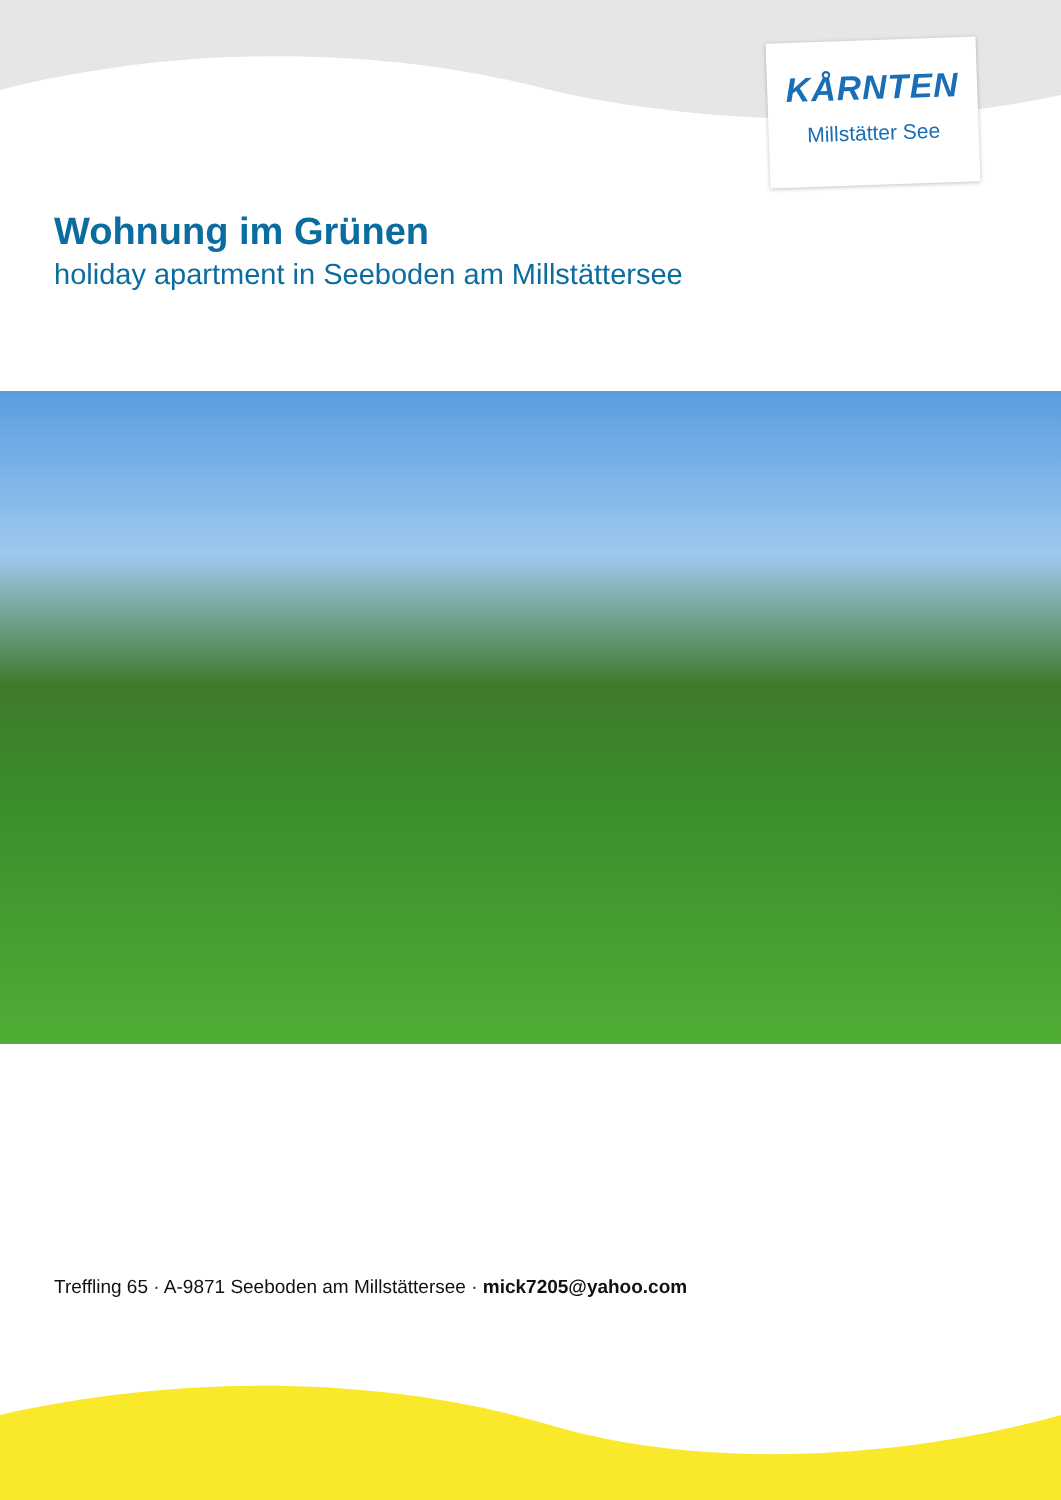KÅRNTEN
Millstätter See
Wohnung im Grünen
holiday apartment in Seeboden am Millstättersee
Treffling 65 · A-9871 Seeboden am Millstättersee · mick7205@yahoo.com